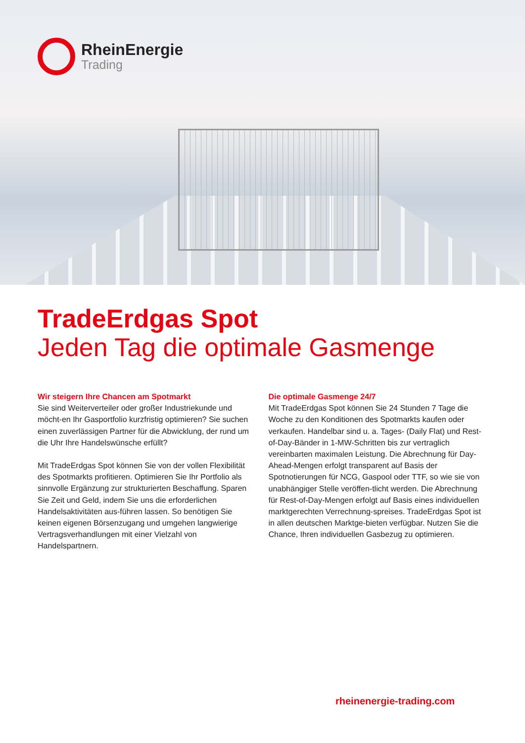RheinEnergie
Trading
TradeErdgas Spot
Jeden Tag die optimale Gasmenge
Wir steigern Ihre Chancen am Spotmarkt
Sie sind Weiterverteiler oder großer Industriekunde und möcht-en Ihr Gasportfolio kurzfristig optimieren? Sie suchen einen zuverlässigen Partner für die Abwicklung, der rund um die Uhr Ihre Handelswünsche erfüllt?
Mit TradeErdgas Spot können Sie von der vollen Flexibilität des Spotmarkts profitieren. Optimieren Sie Ihr Portfolio als sinnvolle Ergänzung zur strukturierten Beschaffung. Sparen Sie Zeit und Geld, indem Sie uns die erforderlichen Handelsaktivitäten aus-führen lassen. So benötigen Sie keinen eigenen Börsenzugang und umgehen langwierige Vertragsverhandlungen mit einer Vielzahl von Handelspartnern.
Die optimale Gasmenge 24/7
Mit TradeErdgas Spot können Sie 24 Stunden 7 Tage die Woche zu den Konditionen des Spotmarkts kaufen oder verkaufen. Handelbar sind u. a. Tages- (Daily Flat) und Rest-of-Day-Bänder in 1-MW-Schritten bis zur vertraglich vereinbarten maximalen Leistung. Die Abrechnung für Day-Ahead-Mengen erfolgt transparent auf Basis der Spotnotierungen für NCG, Gaspool oder TTF, so wie sie von unabhängiger Stelle veröffen-tlicht werden. Die Abrechnung für Rest-of-Day-Mengen erfolgt auf Basis eines individuellen marktgerechten Verrechnung-spreises. TradeErdgas Spot ist in allen deutschen Marktge-bieten verfügbar. Nutzen Sie die Chance, Ihren individuellen Gasbezug zu optimieren.
rheinenergie-trading.com